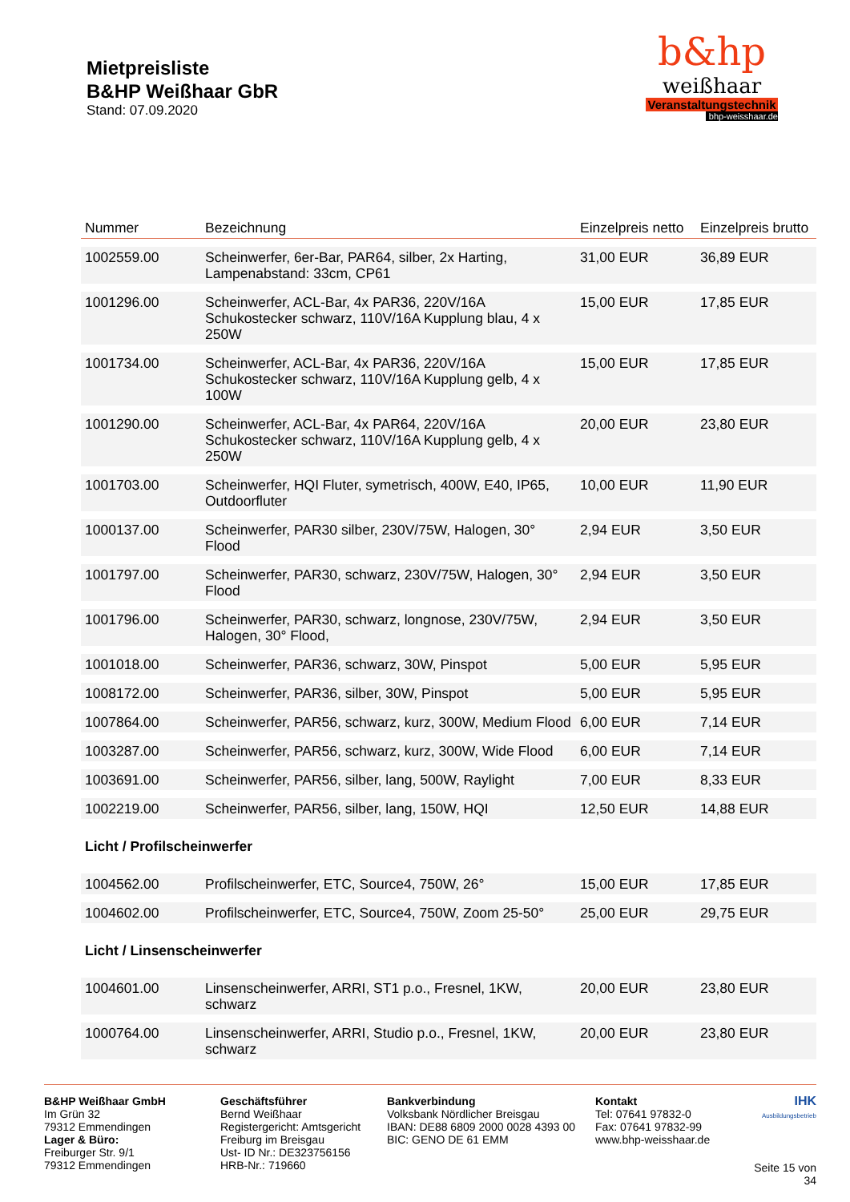Mietpreisliste
B&HP Weißhaar GbR
Stand: 07.09.2020
b&hp
weißhaar
Veranstaltungstechnik
bhp-weisshaar.de
| Nummer | Bezeichnung | Einzelpreis netto | Einzelpreis brutto |
| --- | --- | --- | --- |
| 1002559.00 | Scheinwerfer, 6er-Bar, PAR64, silber, 2x Harting, Lampenabstand: 33cm, CP61 | 31,00 EUR | 36,89 EUR |
| 1001296.00 | Scheinwerfer, ACL-Bar, 4x PAR36, 220V/16A Schukostecker schwarz, 110V/16A Kupplung blau, 4 x 250W | 15,00 EUR | 17,85 EUR |
| 1001734.00 | Scheinwerfer, ACL-Bar, 4x PAR36, 220V/16A Schukostecker schwarz, 110V/16A Kupplung gelb, 4 x 100W | 15,00 EUR | 17,85 EUR |
| 1001290.00 | Scheinwerfer, ACL-Bar, 4x PAR64, 220V/16A Schukostecker schwarz, 110V/16A Kupplung gelb, 4 x 250W | 20,00 EUR | 23,80 EUR |
| 1001703.00 | Scheinwerfer, HQI Fluter, symetrisch, 400W, E40, IP65, Outdoorfluter | 10,00 EUR | 11,90 EUR |
| 1000137.00 | Scheinwerfer, PAR30 silber, 230V/75W, Halogen, 30° Flood | 2,94 EUR | 3,50 EUR |
| 1001797.00 | Scheinwerfer, PAR30, schwarz, 230V/75W, Halogen, 30° Flood | 2,94 EUR | 3,50 EUR |
| 1001796.00 | Scheinwerfer, PAR30, schwarz, longnose, 230V/75W, Halogen, 30° Flood, | 2,94 EUR | 3,50 EUR |
| 1001018.00 | Scheinwerfer, PAR36, schwarz, 30W, Pinspot | 5,00 EUR | 5,95 EUR |
| 1008172.00 | Scheinwerfer, PAR36, silber, 30W, Pinspot | 5,00 EUR | 5,95 EUR |
| 1007864.00 | Scheinwerfer, PAR56, schwarz, kurz, 300W, Medium Flood | 6,00 EUR | 7,14 EUR |
| 1003287.00 | Scheinwerfer, PAR56, schwarz, kurz, 300W, Wide Flood | 6,00 EUR | 7,14 EUR |
| 1003691.00 | Scheinwerfer, PAR56, silber, lang, 500W, Raylight | 7,00 EUR | 8,33 EUR |
| 1002219.00 | Scheinwerfer, PAR56, silber, lang, 150W, HQI | 12,50 EUR | 14,88 EUR |
| Licht / Profilscheinwerfer | | | |
| 1004562.00 | Profilscheinwerfer, ETC, Source4, 750W, 26° | 15,00 EUR | 17,85 EUR |
| 1004602.00 | Profilscheinwerfer, ETC, Source4, 750W, Zoom 25-50° | 25,00 EUR | 29,75 EUR |
| Licht / Linsenscheinwerfer | | | |
| 1004601.00 | Linsenscheinwerfer, ARRI, ST1 p.o., Fresnel, 1KW, schwarz | 20,00 EUR | 23,80 EUR |
| 1000764.00 | Linsenscheinwerfer, ARRI, Studio p.o., Fresnel, 1KW, schwarz | 20,00 EUR | 23,80 EUR |
B&HP Weißhaar GmbH
Im Grün 32
79312 Emmendingen
Lager & Büro:
Freiburger Str. 9/1
79312 Emmendingen
Geschäftsführer
Bernd Weißhaar
Registergericht: Amtsgericht Freiburg im Breisgau
Ust- ID Nr.: DE323756156
HRB-Nr.: 719660
Bankverbindung
Volksbank Nördlicher Breisgau
IBAN: DE88 6809 2000 0028 4393 00
BIC: GENO DE 61 EMM
Kontakt
Tel: 07641 97832-0
Fax: 07641 97832-99
www.bhp-weisshaar.de
IHK
Ausbildungsbetrieb
Seite 15 von 34